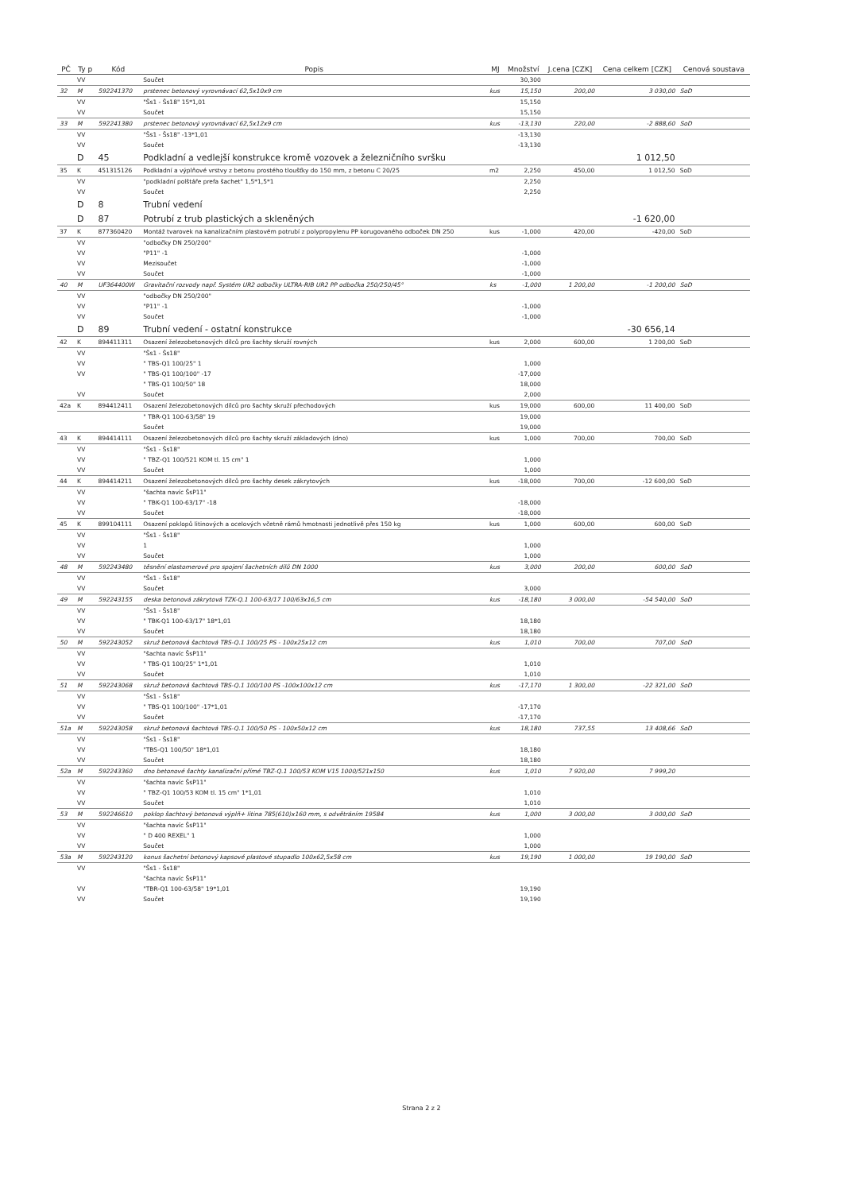| PČ | Ty p | Kód | Popis | MJ | Množství | J.cena [CZK] | Cena celkem [CZK] | Cenová soustava |
| --- | --- | --- | --- | --- | --- | --- | --- | --- |
| | VV | | Součet | | 30,300 | | | |
| 32 | M | 592241370 | prstenec betonový vyrovnávací 62,5x10x9 cm | kus | 15,150 | 200,00 | 3 030,00 | SoD |
| | VV | | "Šs1 - Šs18" 15*1,01 | | 15,150 | | | |
| | VV | | Součet | | 15,150 | | | |
| 33 | M | 592241380 | prstenec betonový vyrovnávací 62,5x12x9 cm | kus | -13,130 | 220,00 | -2 888,60 | SoD |
| | VV | | "Šs1 - Šs18" -13*1,01 | | -13,130 | | | |
| | VV | | Součet | | -13,130 | | | |
| | D | 45 | Podkladní a vedlejší konstrukce kromě vozovek a železničního svršku | | | | 1 012,50 | |
| 35 | K | 451315126 | Podkladní a výplňové vrstvy z betonu prostého tloušťky do 150 mm, z betonu C 20/25 | m2 | 2,250 | 450,00 | 1 012,50 | SoD |
| | VV | | "podkladní polštáře prefa šachet" 1,5*1,5*1 | | 2,250 | | | |
| | VV | | Součet | | 2,250 | | | |
| | D | 8 | Trubní vedení | | | | | |
| | D | 87 | Potrubí z trub plastických a skleněných | | | | -1 620,00 | |
| 37 | K | 877360420 | Montáž tvarovek na kanalizačním plastovém potrubí z polypropylenu PP korugovaného odboček DN 250 | kus | -1,000 | 420,00 | -420,00 | SoD |
| | VV | | "odbočky DN 250/200" | | | | | |
| | VV | | "P11" -1 | | -1,000 | | | |
| | VV | | Mezisoučet | | -1,000 | | | |
| | VV | | Součet | | -1,000 | | | |
| 40 | M | UF364400W | Gravitační rozvody např. Systém UR2 odbočky ULTRA-RIB UR2 PP odbočka 250/250/45° | ks | -1,000 | 1 200,00 | -1 200,00 | SoD |
| | VV | | "odbočky DN 250/200" | | | | | |
| | VV | | "P11" -1 | | -1,000 | | | |
| | VV | | Součet | | -1,000 | | | |
| | D | 89 | Trubní vedení - ostatní konstrukce | | | | -30 656,14 | |
| 42 | K | 894411311 | Osazení železobetonových dílců pro šachty skruží rovných | kus | 2,000 | 600,00 | 1 200,00 | SoD |
| | VV | | "Šs1 - Šs18" | | | | | |
| | VV | | " TBS-Q1 100/25" 1 | | 1,000 | | | |
| | VV | | " TBS-Q1 100/100" -17 | | -17,000 | | | |
| | | | " TBS-Q1 100/50" 18 | | 18,000 | | | |
| | VV | | Součet | | 2,000 | | | |
| 42a | K | 894412411 | Osazení železobetonových dílců pro šachty skruží přechodových | kus | 19,000 | 600,00 | 11 400,00 | SoD |
| | | | " TBR-Q1 100-63/58" 19 | | 19,000 | | | |
| | | | Součet | | 19,000 | | | |
| 43 | K | 894414111 | Osazení železobetonových dílců pro šachty skruží základových (dno) | kus | 1,000 | 700,00 | 700,00 | SoD |
| | VV | | "Šs1 - Šs18" | | | | | |
| | VV | | " TBZ-Q1 100/521 KOM tl. 15 cm" 1 | | 1,000 | | | |
| | VV | | Součet | | 1,000 | | | |
| 44 | K | 894414211 | Osazení železobetonových dílců pro šachty desek zákrytových | kus | -18,000 | 700,00 | -12 600,00 | SoD |
| | VV | | "šachta navíc ŠsP11" | | | | | |
| | VV | | " TBK-Q1 100-63/17" -18 | | -18,000 | | | |
| | VV | | Součet | | -18,000 | | | |
| 45 | K | 899104111 | Osazení poklopů litinových a ocelových včetně rámů hmotnosti jednotlivě přes 150 kg | kus | 1,000 | 600,00 | 600,00 | SoD |
| | VV | | "Šs1 - Šs18" | | | | | |
| | VV | | 1 | | 1,000 | | | |
| | VV | | Součet | | 1,000 | | | |
| 48 | M | 592243480 | těsnění elastomerové pro spojení šachetních dílů DN 1000 | kus | 3,000 | 200,00 | 600,00 | SoD |
| | VV | | "Šs1 - Šs18" | | | | | |
| | VV | | Součet | | 3,000 | | | |
| 49 | M | 592243155 | deska betonová zákrytová TZK-Q.1 100-63/17 100/63x16,5 cm | kus | -18,180 | 3 000,00 | -54 540,00 | SoD |
| | VV | | "Šs1 - Šs18" | | | | | |
| | VV | | " TBK-Q1 100-63/17" 18*1,01 | | 18,180 | | | |
| | VV | | Součet | | 18,180 | | | |
| 50 | M | 592243052 | skruž betonová šachtová TBS-Q.1 100/25 PS - 100x25x12 cm | kus | 1,010 | 700,00 | 707,00 | SoD |
| | VV | | "šachta navíc ŠsP11" | | | | | |
| | VV | | " TBS-Q1 100/25" 1*1,01 | | 1,010 | | | |
| | VV | | Součet | | 1,010 | | | |
| 51 | M | 592243068 | skruž betonová šachtová TBS-Q.1 100/100 PS -100x100x12 cm | kus | -17,170 | 1 300,00 | -22 321,00 | SoD |
| | VV | | "Šs1 - Šs18" | | | | | |
| | VV | | " TBS-Q1 100/100" -17*1,01 | | -17,170 | | | |
| | VV | | Součet | | -17,170 | | | |
| 51a | M | 592243058 | skruž betonová šachtová TBS-Q.1 100/50 PS - 100x50x12 cm | kus | 18,180 | 737,55 | 13 408,66 | SoD |
| | VV | | "Šs1 - Šs18" | | | | | |
| | VV | | "TBS-Q1 100/50" 18*1,01 | | 18,180 | | | |
| | VV | | Součet | | 18,180 | | | |
| 52a | M | 592243360 | dno betonové šachty kanalizační přímé TBZ-Q.1 100/53 KOM V15 1000/521x150 | kus | 1,010 | 7 920,00 | 7 999,20 | |
| | VV | | "šachta navíc ŠsP11" | | | | | |
| | VV | | " TBZ-Q1 100/53 KOM tl. 15 cm" 1*1,01 | | 1,010 | | | |
| | VV | | Součet | | 1,010 | | | |
| 53 | M | 592246610 | poklop šachtový betonová výplň+ litina 785(610)x160 mm, s odvětráním 19584 | kus | 1,000 | 3 000,00 | 3 000,00 | SoD |
| | VV | | "šachta navíc ŠsP11" | | | | | |
| | VV | | " D 400 REXEL" 1 | | 1,000 | | | |
| | VV | | Součet | | 1,000 | | | |
| 53a | M | 592243120 | konus šachetní betonový kapsové plastové stupadlo 100x62,5x58 cm | kus | 19,190 | 1 000,00 | 19 190,00 | SoD |
| | VV | | "Šs1 - Šs18" | | | | | |
| | | | "šachta navíc ŠsP11" | | | | | |
| | VV | | "TBR-Q1 100-63/58" 19*1,01 | | 19,190 | | | |
| | VV | | Součet | | 19,190 | | | |
Strana 2 z 2